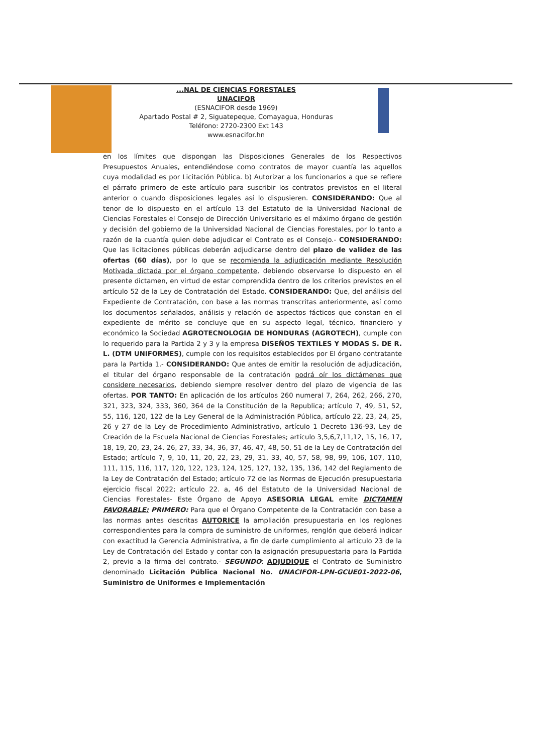...NAL DE CIENCIAS FORESTALES
UNACIFOR
(ESNACIFOR desde 1969)
Apartado Postal # 2, Siguatepeque, Comayagua, Honduras
Teléfono: 2720-2300 Ext 143
www.esnacifor.hn
en los límites que dispongan las Disposiciones Generales de los Respectivos Presupuestos Anuales, entendiéndose como contratos de mayor cuantía las aquellos cuya modalidad es por Licitación Pública. b) Autorizar a los funcionarios a que se refiere el párrafo primero de este artículo para suscribir los contratos previstos en el literal anterior o cuando disposiciones legales así lo dispusieren. CONSIDERANDO: Que al tenor de lo dispuesto en el artículo 13 del Estatuto de la Universidad Nacional de Ciencias Forestales el Consejo de Dirección Universitario es el máximo órgano de gestión y decisión del gobierno de la Universidad Nacional de Ciencias Forestales, por lo tanto a razón de la cuantía quien debe adjudicar el Contrato es el Consejo.- CONSIDERANDO: Que las licitaciones públicas deberán adjudicarse dentro del plazo de validez de las ofertas (60 días), por lo que se recomienda la adjudicación mediante Resolución Motivada dictada por el órgano competente, debiendo observarse lo dispuesto en el presente dictamen, en virtud de estar comprendida dentro de los criterios previstos en el artículo 52 de la Ley de Contratación del Estado. CONSIDERANDO: Que, del análisis del Expediente de Contratación, con base a las normas transcritas anteriormente, así como los documentos señalados, análisis y relación de aspectos fácticos que constan en el expediente de mérito se concluye que en su aspecto legal, técnico, financiero y económico la Sociedad AGROTECNOLOGIA DE HONDURAS (AGROTECH), cumple con lo requerido para la Partida 2 y 3 y la empresa DISEÑOS TEXTILES Y MODAS S. DE R. L. (DTM UNIFORMES), cumple con los requisitos establecidos por El órgano contratante para la Partida 1.- CONSIDERANDO: Que antes de emitir la resolución de adjudicación, el titular del órgano responsable de la contratación podrá oír los dictámenes que considere necesarios, debiendo siempre resolver dentro del plazo de vigencia de las ofertas. POR TANTO: En aplicación de los artículos 260 numeral 7, 264, 262, 266, 270, 321, 323, 324, 333, 360, 364 de la Constitución de la Republica; artículo 7, 49, 51, 52, 55, 116, 120, 122 de la Ley General de la Administración Pública, artículo 22, 23, 24, 25, 26 y 27 de la Ley de Procedimiento Administrativo, artículo 1 Decreto 136-93, Ley de Creación de la Escuela Nacional de Ciencias Forestales; artículo 3,5,6,7,11,12, 15, 16, 17, 18, 19, 20, 23, 24, 26, 27, 33, 34, 36, 37, 46, 47, 48, 50, 51 de la Ley de Contratación del Estado; artículo 7, 9, 10, 11, 20, 22, 23, 29, 31, 33, 40, 57, 58, 98, 99, 106, 107, 110, 111, 115, 116, 117, 120, 122, 123, 124, 125, 127, 132, 135, 136, 142 del Reglamento de la Ley de Contratación del Estado; artículo 72 de las Normas de Ejecución presupuestaria ejercicio fiscal 2022; artículo 22. a, 46 del Estatuto de la Universidad Nacional de Ciencias Forestales- Este Órgano de Apoyo ASESORIA LEGAL emite DICTAMEN FAVORABLE: PRIMERO: Para que el Órgano Competente de la Contratación con base a las normas antes descritas AUTORICE la ampliación presupuestaria en los reglones correspondientes para la compra de suministro de uniformes, renglón que deberá indicar con exactitud la Gerencia Administrativa, a fin de darle cumplimiento al artículo 23 de la Ley de Contratación del Estado y contar con la asignación presupuestaria para la Partida 2, previo a la firma del contrato.- SEGUNDO: ADJUDIQUE el Contrato de Suministro denominado Licitación Pública Nacional No. UNACIFOR-LPN-GCUE01-2022-06, Suministro de Uniformes e Implementación